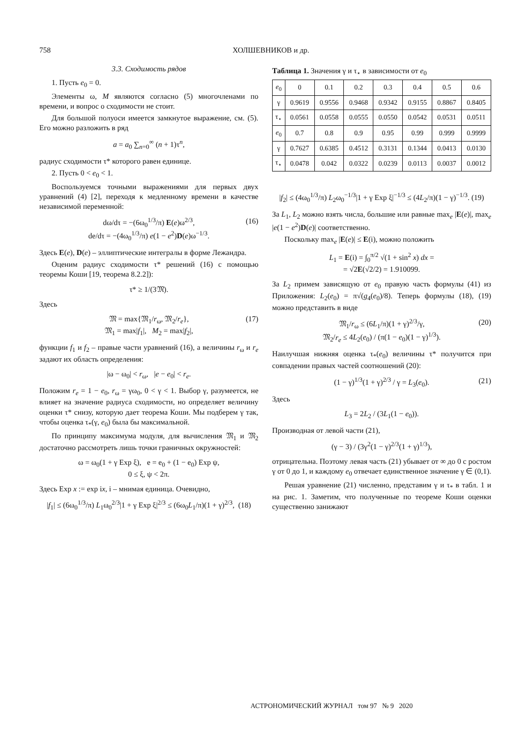758 ХОЛШЕВНИКОВ и др.
3.3. Сходимость рядов
1. Пусть e<sub>0</sub> = 0.
Элементы ω, M являются согласно (5) многочленами по времени, и вопрос о сходимости не стоит.
Для большой полуоси имеется замкнутое выражение, см. (5). Его можно разложить в ряд
a = a<sub>0</sub> ∑<sub>n=0</sub><sup>∞</sup> (n + 1)τ<sup>n</sup>,
радиус сходимости τ* которого равен единице.
2. Пусть 0 < e<sub>0</sub> < 1.
Воспользуемся точными выражениями для первых двух уравнений (4) [2], переходя к медленному времени в качестве независимой переменной:
dω/dτ = −(6ω<sub>0</sub><sup>1/3</sup>/π) E(e)ω<sup>2/3</sup>,
de/dτ = −(4ω<sub>0</sub><sup>1/3</sup>/π) e(1 − e<sup>2</sup>)D(e)ω<sup>−1/3</sup>.
(16)
Здесь E(e), D(e) – эллиптические интегралы в форме Лежандра.
Оценим радиус сходимости τ* решений (16) с помощью теоремы Коши [19, теорема 8.2.2]):
τ* ≥ 1/(3𝔐).
Здесь
𝔐 = max{𝔐<sub>1</sub>/r<sub>ω</sub>, 𝔐<sub>2</sub>/r<sub>e</sub>},
𝔐<sub>1</sub> = max|f<sub>1</sub>|, M<sub>2</sub> = max|f<sub>2</sub>|,
(17)
функции f<sub>1</sub> и f<sub>2</sub> – правые части уравнений (16), а величины r<sub>ω</sub> и r<sub>e</sub> задают их область определения:
|ω − ω<sub>0</sub>| < r<sub>ω</sub>, |e − e<sub>0</sub>| < r<sub>e</sub>.
Положим r<sub>e</sub> = 1 − e<sub>0</sub>, r<sub>ω</sub> = γω<sub>0</sub>, 0 < γ < 1. Выбор γ, разумеется, не влияет на значение радиуса сходимости, но определяет величину оценки τ* снизу, которую дает теорема Коши. Мы подберем γ так, чтобы оценка τ<sub>*</sub>(γ, e<sub>0</sub>) была бы максимальной.
По принципу максимума модуля, для вычисления 𝔐<sub>1</sub> и 𝔐<sub>2</sub> достаточно рассмотреть лишь точки граничных окружностей:
ω = ω<sub>0</sub>(1 + γ Exp ξ), e = e<sub>0</sub> + (1 − e<sub>0</sub>) Exp ψ,
0 ≤ ξ, ψ < 2π.
Здесь Exp x := exp ix, i – мнимая единица. Очевидно,
|f<sub>1</sub>| ≤ (6ω<sub>0</sub><sup>1/3</sup>/π) L<sub>1</sub>ω<sub>0</sub><sup>2/3</sup>|1 + γ Exp ξ|<sup>2/3</sup> ≤ (6ω<sub>0</sub>L<sub>1</sub>/π)(1 + γ)<sup>2/3</sup>, (18)
Таблица 1. Значения γ и τ<sub>⋆</sub> в зависимости от e<sub>0</sub>
| e<sub>0</sub> | 0 | 0.1 | 0.2 | 0.3 | 0.4 | 0.5 | 0.6 |
| --- | --- | --- | --- | --- | --- | --- | --- |
| γ | 0.9619 | 0.9556 | 0.9468 | 0.9342 | 0.9155 | 0.8867 | 0.8405 |
| τ<sub>⋆</sub> | 0.0561 | 0.0558 | 0.0555 | 0.0550 | 0.0542 | 0.0531 | 0.0511 |
| e<sub>0</sub> | 0.7 | 0.8 | 0.9 | 0.95 | 0.99 | 0.999 | 0.9999 |
| γ | 0.7627 | 0.6385 | 0.4512 | 0.3131 | 0.1344 | 0.0413 | 0.0130 |
| τ<sub>⋆</sub> | 0.0478 | 0.042 | 0.0322 | 0.0239 | 0.0113 | 0.0037 | 0.0012 |
|f<sub>2</sub>| ≤ (4ω<sub>0</sub><sup>1/3</sup>/π) L<sub>2</sub>ω<sub>0</sub><sup>−1/3</sup>|1 + γ Exp ξ|<sup>−1/3</sup> ≤ (4L<sub>2</sub>/π)(1 − γ)<sup>−1/3</sup>. (19)
За L<sub>1</sub>, L<sub>2</sub> можно взять числа, большие или равные max<sub>e</sub> |E(e)|, max<sub>e</sub> |e(1 − e<sup>2</sup>)D(e)| соответственно.
Поскольку max<sub>e</sub> |E(e)| ≤ E(i), можно положить
L<sub>1</sub> = E(i) = ∫<sub>0</sub><sup>π/2</sup> √(1 + sin<sup>2</sup> x) dx =
= √2E(√2/2) = 1.910099.
За L<sub>2</sub> примем зависящую от e<sub>0</sub> правую часть формулы (41) из Приложения: L<sub>2</sub>(e<sub>0</sub>) = π√(g<sub>4</sub>(e<sub>0</sub>)/8). Теперь формулы (18), (19) можно представить в виде
𝔐<sub>1</sub>/r<sub>ω</sub> ≤ (6L<sub>1</sub>/π)(1 + γ)<sup>2/3</sup>/γ,
𝔐<sub>2</sub>/r<sub>e</sub> ≤ 4L<sub>2</sub>(e<sub>0</sub>) / (π(1 − e<sub>0</sub>)(1 − γ)<sup>1/3</sup>).
(20)
Наилучшая нижняя оценка τ<sub>*</sub>(e<sub>0</sub>) величины τ* получится при совпадении правых частей соотношений (20):
(1 − γ)<sup>1/3</sup>(1 + γ)<sup>2/3</sup> / γ = L<sub>3</sub>(e<sub>0</sub>). (21)
Здесь
L<sub>3</sub> = 2L<sub>2</sub> / (3L<sub>1</sub>(1 − e<sub>0</sub>)).
Производная от левой части (21),
(γ − 3) / (3γ<sup>2</sup>(1 − γ)<sup>2/3</sup>(1 + γ)<sup>1/3</sup>),
отрицательна. Поэтому левая часть (21) убывает от ∞ до 0 с ростом γ от 0 до 1, и каждому e<sub>0</sub> отвечает единственное значение γ ∈ (0,1).
Решая уравнение (21) численно, представим γ и τ<sub>*</sub> в табл. 1 и на рис. 1. Заметим, что полученные по теореме Коши оценки существенно занижают
АСТРОНОМИЧЕСКИЙ ЖУРНАЛ том 97 № 9 2020